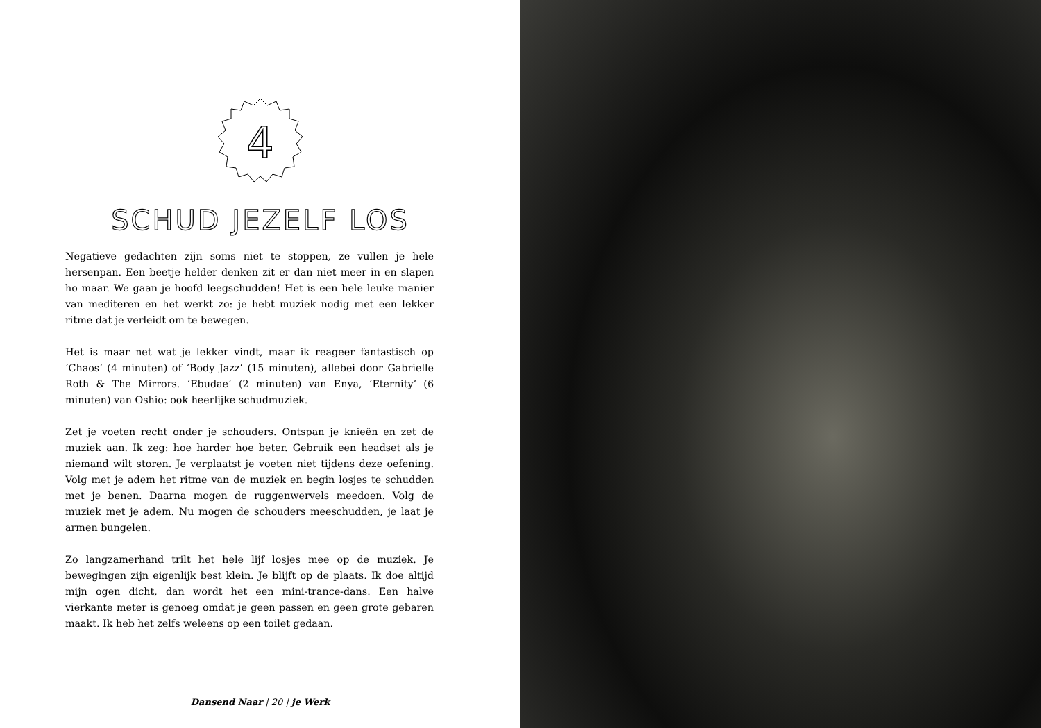4
SCHUD JEZELF LOS
Negatieve gedachten zijn soms niet te stoppen, ze vullen je hele hersenpan. Een beetje helder denken zit er dan niet meer in en slapen ho maar. We gaan je hoofd leegschudden! Het is een hele leuke manier van mediteren en het werkt zo: je hebt muziek nodig met een lekker ritme dat je verleidt om te bewegen.
Het is maar net wat je lekker vindt, maar ik reageer fantastisch op ‘Chaos’ (4 minuten) of ‘Body Jazz’ (15 minuten), allebei door Gabrielle Roth & The Mirrors. ‘Ebudae’ (2 minuten) van Enya, ‘Eternity’ (6 minuten) van Oshio: ook heerlijke schudmuziek.
Zet je voeten recht onder je schouders. Ontspan je knieën en zet de muziek aan. Ik zeg: hoe harder hoe beter. Gebruik een headset als je niemand wilt storen. Je verplaatst je voeten niet tijdens deze oefening. Volg met je adem het ritme van de muziek en begin losjes te schudden met je benen. Daarna mogen de ruggenwervels meedoen. Volg de muziek met je adem. Nu mogen de schouders meeschudden, je laat je armen bungelen.
Zo langzamerhand trilt het hele lijf losjes mee op de muziek. Je bewegingen zijn eigenlijk best klein. Je blijft op de plaats. Ik doe altijd mijn ogen dicht, dan wordt het een mini-trance-dans. Een halve vierkante meter is genoeg omdat je geen passen en geen grote gebaren maakt. Ik heb het zelfs weleens op een toilet gedaan.
Dansend Naar | 20 | je Werk